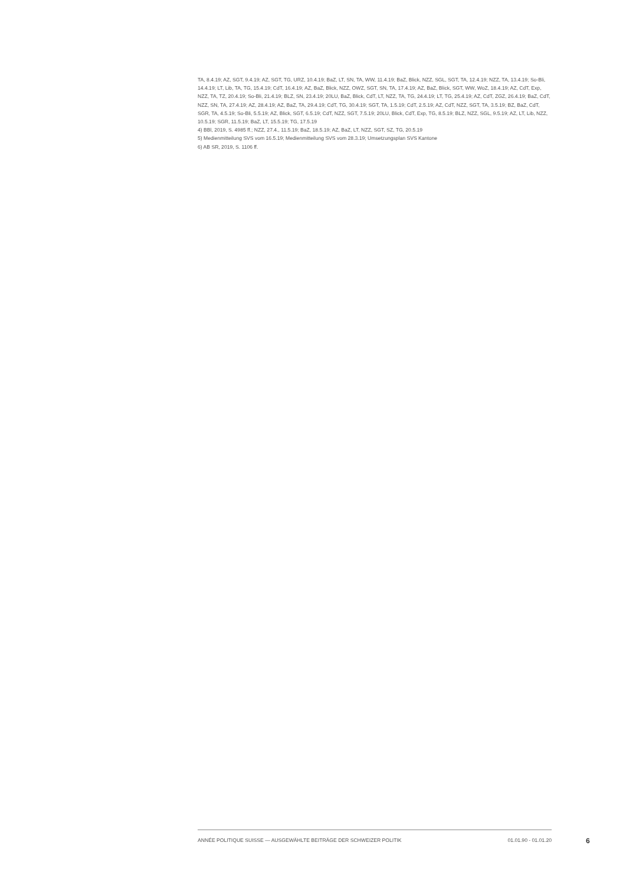TA, 8.4.19; AZ, SGT, 9.4.19; AZ, SGT, TG, URZ, 10.4.19; BaZ, LT, SN, TA, WW, 11.4.19; BaZ, Blick, NZZ, SGL, SGT, TA, 12.4.19; NZZ, TA, 13.4.19; So-Bli, 14.4.19; LT, Lib, TA, TG, 15.4.19; CdT, 16.4.19; AZ, BaZ, Blick, NZZ, OWZ, SGT, SN, TA, 17.4.19; AZ, BaZ, Blick, SGT, WW, WoZ, 18.4.19; AZ, CdT, Exp, NZZ, TA, TZ, 20.4.19; So-Bli, 21.4.19; BLZ, SN, 23.4.19; 20LU, BaZ, Blick, CdT, LT, NZZ, TA, TG, 24.4.19; LT, TG, 25.4.19; AZ, CdT, ZGZ, 26.4.19; BaZ, CdT, NZZ, SN, TA, 27.4.19; AZ, 28.4.19; AZ, BaZ, TA, 29.4.19; CdT, TG, 30.4.19; SGT, TA, 1.5.19; CdT, 2.5.19; AZ, CdT, NZZ, SGT, TA, 3.5.19; BZ, BaZ, CdT, SGR, TA, 4.5.19; So-Bli, 5.5.19; AZ, Blick, SGT, 6.5.19; CdT, NZZ, SGT, 7.5.19; 20LU, Blick, CdT, Exp, TG, 8.5.19; BLZ, NZZ, SGL, 9.5.19; AZ, LT, Lib, NZZ, 10.5.19; SGR, 11.5.19; BaZ, LT, 15.5.19; TG, 17.5.19
4) BBl, 2019, S. 4985 ff.; NZZ, 27.4., 11.5.19; BaZ, 18.5.19; AZ, BaZ, LT, NZZ, SGT, SZ, TG, 20.5.19
5) Medienmitteilung SVS vom 16.5.19; Medienmitteilung SVS vom 28.3.19; Umsetzungsplan SVS Kantone
6) AB SR, 2019, S. 1106 ff.
ANNÉE POLITIQUE SUISSE — AUSGEWÄHLTE BEITRÄGE DER SCHWEIZER POLITIK 01.01.90 - 01.01.20
6